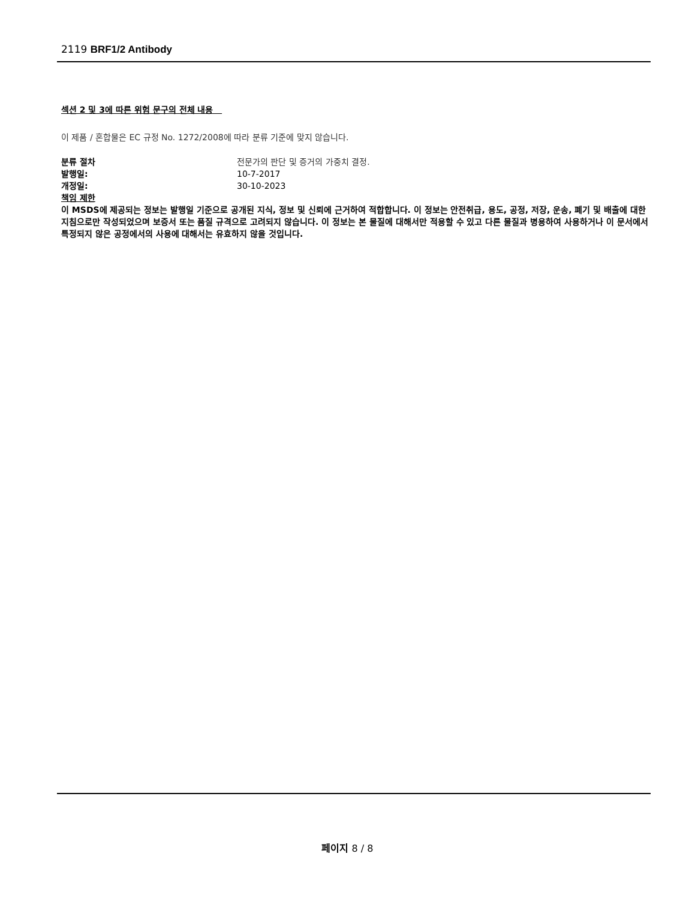2119 BRF1/2 Antibody
섹션 2 및 3에 따른 위험 문구의 전체 내용
이 제품 / 혼합물은 EC 규정 No. 1272/2008에 따라 분류 기준에 맞지 않습니다.
분류 절차 전문가의 판단 및 증거의 가중치 결정.
발행일: 10-7-2017
개정일: 30-10-2023
책임 제한
이 MSDS에 제공되는 정보는 발행일 기준으로 공개된 지식, 정보 및 신뢰에 근거하여 적합합니다. 이 정보는 안전취급, 용도, 공정, 저장, 운송, 폐기 및 배출에 대한 지침으로만 작성되었으며 보증서 또는 품질 규격으로 고려되지 않습니다. 이 정보는 본 물질에 대해서만 적용할 수 있고 다른 물질과 병용하여 사용하거나 이 문서에서 특정되지 않은 공정에서의 사용에 대해서는 유효하지 않을 것입니다.
페이지 8 / 8